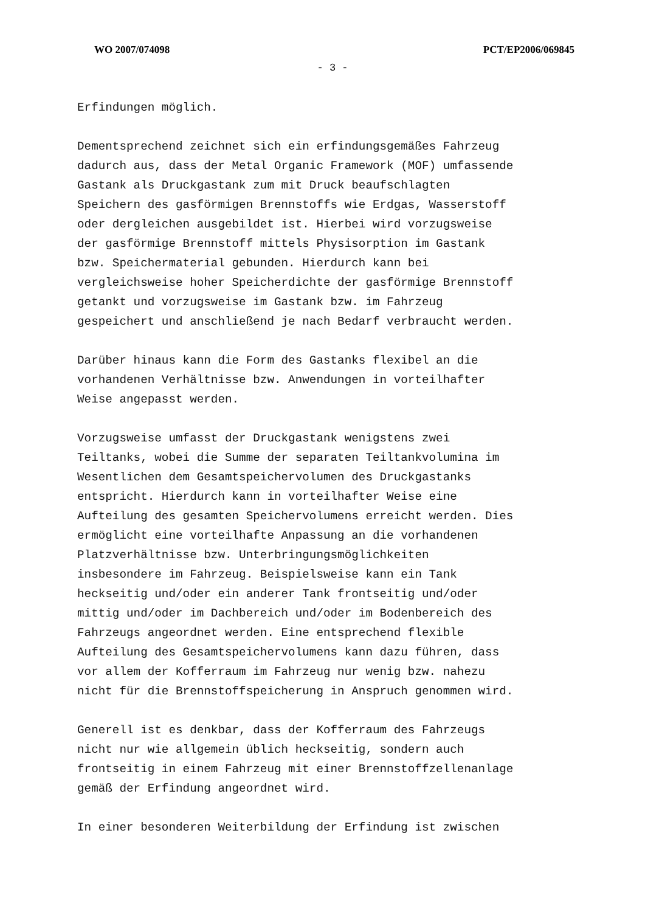WO 2007/074098 PCT/EP2006/069845
- 3 -
Erfindungen möglich.
Dementsprechend zeichnet sich ein erfindungsgemäßes Fahrzeug dadurch aus, dass der Metal Organic Framework (MOF) umfassende Gastank als Druckgastank zum mit Druck beaufschlagten Speichern des gasförmigen Brennstoffs wie Erdgas, Wasserstoff oder dergleichen ausgebildet ist. Hierbei wird vorzugsweise der gasförmige Brennstoff mittels Physisorption im Gastank bzw. Speichermaterial gebunden. Hierdurch kann bei vergleichsweise hoher Speicherdichte der gasförmige Brennstoff getankt und vorzugsweise im Gastank bzw. im Fahrzeug gespeichert und anschließend je nach Bedarf verbraucht werden.
Darüber hinaus kann die Form des Gastanks flexibel an die vorhandenen Verhältnisse bzw. Anwendungen in vorteilhafter Weise angepasst werden.
Vorzugsweise umfasst der Druckgastank wenigstens zwei Teiltanks, wobei die Summe der separaten Teiltankvolumina im Wesentlichen dem Gesamtspeichervolumen des Druckgastanks entspricht. Hierdurch kann in vorteilhafter Weise eine Aufteilung des gesamten Speichervolumens erreicht werden. Dies ermöglicht eine vorteilhafte Anpassung an die vorhandenen Platzverhältnisse bzw. Unterbringungsmöglichkeiten insbesondere im Fahrzeug. Beispielsweise kann ein Tank heckseitig und/oder ein anderer Tank frontseitig und/oder mittig und/oder im Dachbereich und/oder im Bodenbereich des Fahrzeugs angeordnet werden. Eine entsprechend flexible Aufteilung des Gesamtspeichervolumens kann dazu führen, dass vor allem der Kofferraum im Fahrzeug nur wenig bzw. nahezu nicht für die Brennstoffspeicherung in Anspruch genommen wird.
Generell ist es denkbar, dass der Kofferraum des Fahrzeugs nicht nur wie allgemein üblich heckseitig, sondern auch frontseitig in einem Fahrzeug mit einer Brennstoffzellenanlage gemäß der Erfindung angeordnet wird.
In einer besonderen Weiterbildung der Erfindung ist zwischen